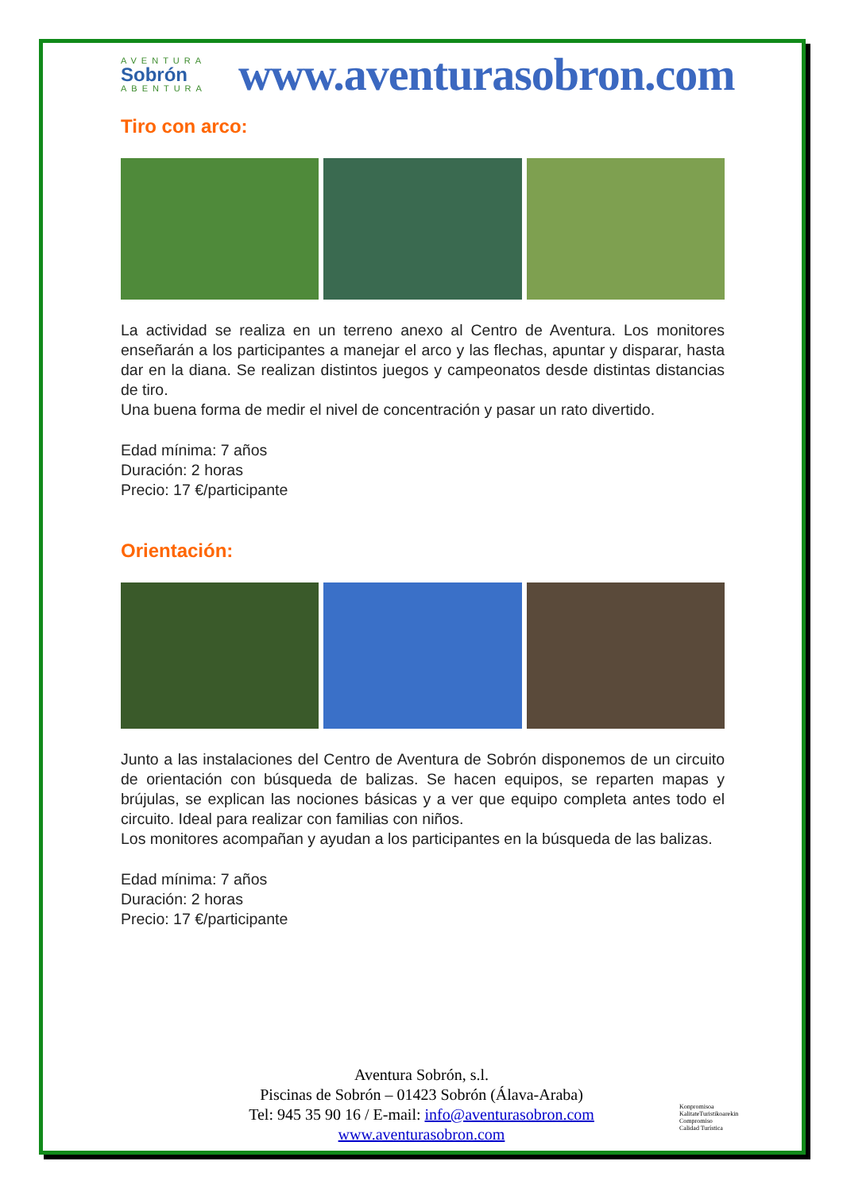AVENTURA
Sobrón
ABENTURA
www.aventurasobron.com
Tiro con arco:
La actividad se realiza en un terreno anexo al Centro de Aventura. Los monitores enseñarán a los participantes a manejar el arco y las flechas, apuntar y disparar, hasta dar en la diana. Se realizan distintos juegos y campeonatos desde distintas distancias de tiro.
Una buena forma de medir el nivel de concentración y pasar un rato divertido.
Edad mínima: 7 años
Duración: 2 horas
Precio: 17 €/participante
Orientación:
Junto a las instalaciones del Centro de Aventura de Sobrón disponemos de un circuito de orientación con búsqueda de balizas. Se hacen equipos, se reparten mapas y brújulas, se explican las nociones básicas y a ver que equipo completa antes todo el circuito. Ideal para realizar con familias con niños.
Los monitores acompañan y ayudan a los participantes en la búsqueda de las balizas.
Edad mínima: 7 años
Duración: 2 horas
Precio: 17 €/participante
Aventura Sobrón, s.l.
Piscinas de Sobrón – 01423 Sobrón (Álava-Araba)
Tel: 945 35 90 16 / E-mail: info@aventurasobron.com
www.aventurasobron.com
Konpromisoa
KalitateTuristikoarekin
Compromiso
Calidad Turística